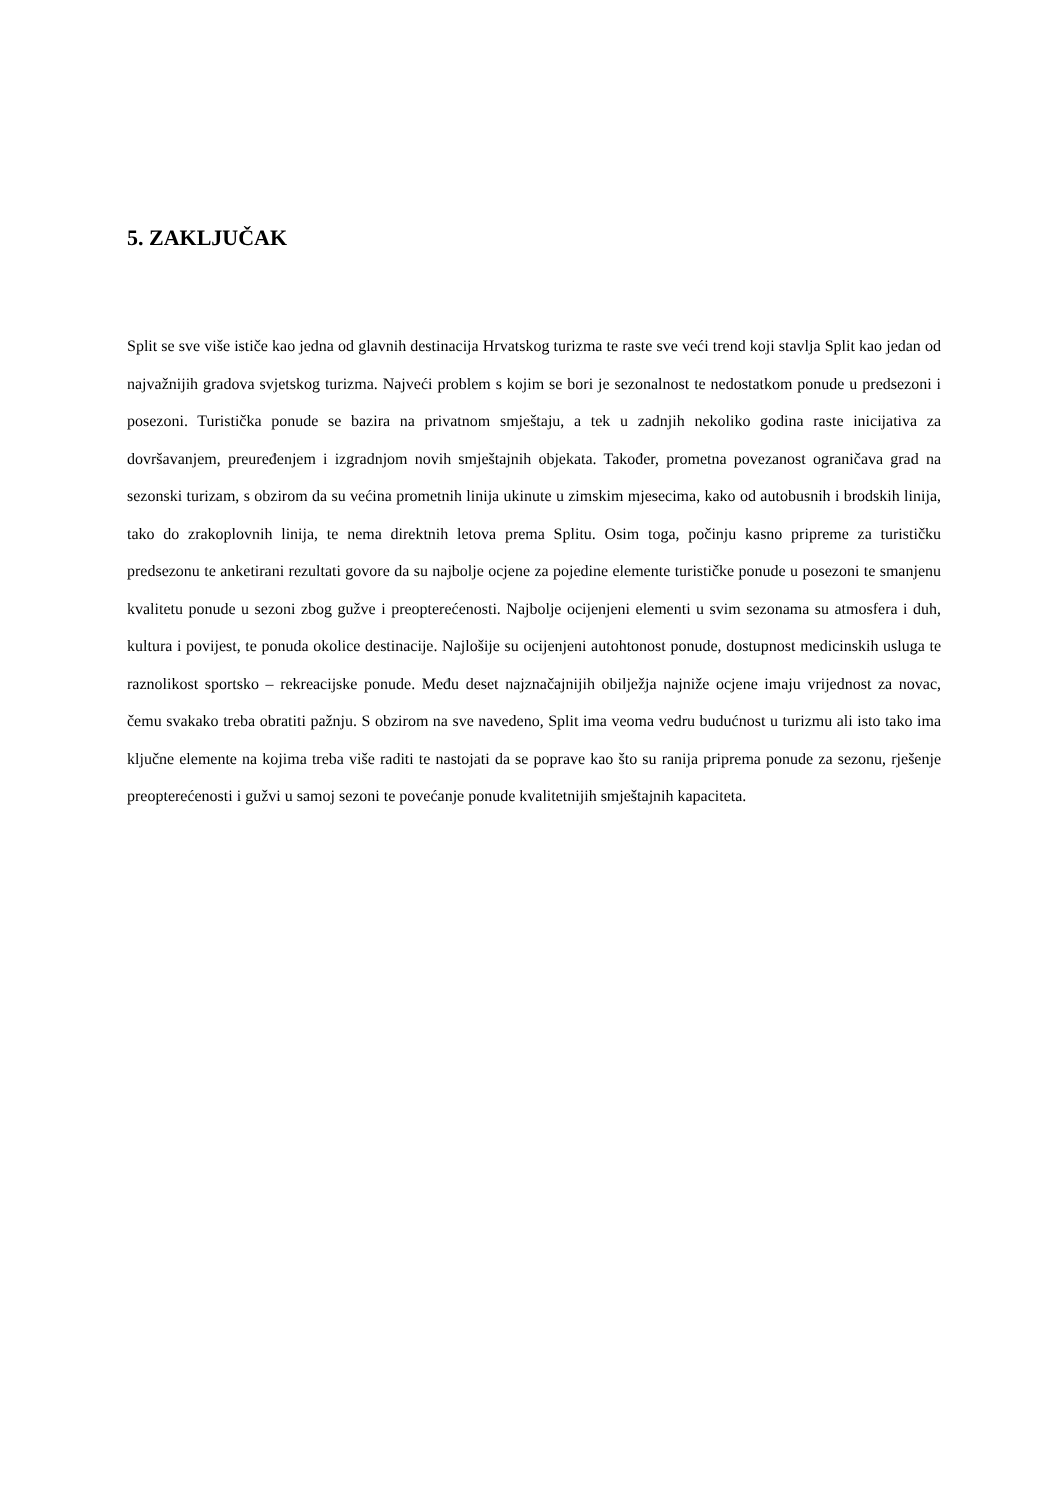5. ZAKLJUČAK
Split se sve više ističe kao jedna od glavnih destinacija Hrvatskog turizma te raste sve veći trend koji stavlja Split kao jedan od najvažnijih gradova svjetskog turizma. Najveći problem s kojim se bori je sezonalnost te nedostatkom ponude u predsezoni i posezoni. Turistička ponude se bazira na privatnom smještaju, a tek u zadnjih nekoliko godina raste inicijativa za dovršavanjem, preuređenjem i izgradnjom novih smještajnih objekata. Također, prometna povezanost ograničava grad na sezonski turizam, s obzirom da su većina prometnih linija ukinute u zimskim mjesecima, kako od autobusnih i brodskih linija, tako do zrakoplovnih linija, te nema direktnih letova prema Splitu. Osim toga, počinju kasno pripreme za turističku predsezonu te anketirani rezultati govore da su najbolje ocjene za pojedine elemente turističke ponude u posezoni te smanjenu kvalitetu ponude u sezoni zbog gužve i preopterećenosti. Najbolje ocijenjeni elementi u svim sezonama su atmosfera i duh, kultura i povijest, te ponuda okolice destinacije. Najlošije su ocijenjeni autohtonost ponude, dostupnost medicinskih usluga te raznolikost sportsko – rekreacijske ponude. Među deset najznačajnijih obilježja najniže ocjene imaju vrijednost za novac, čemu svakako treba obratiti pažnju. S obzirom na sve navedeno, Split ima veoma vedru budućnost u turizmu ali isto tako ima ključne elemente na kojima treba više raditi te nastojati da se poprave kao što su ranija priprema ponude za sezonu, rješenje preopterećenosti i gužvi u samoj sezoni te povećanje ponude kvalitetnijih smještajnih kapaciteta.